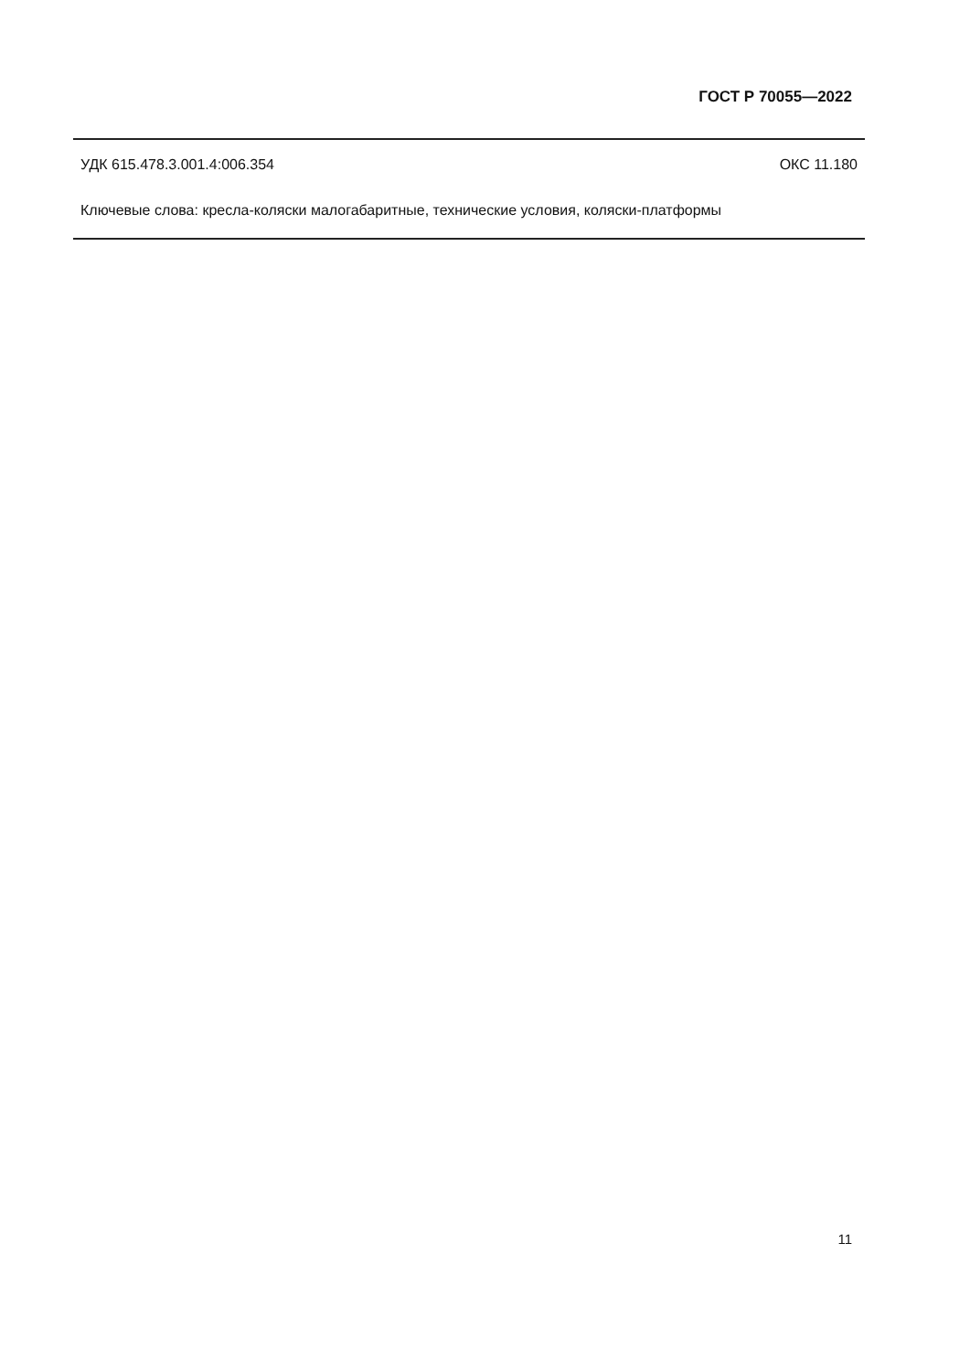ГОСТ Р 70055—2022
УДК 615.478.3.001.4:006.354 ОКС 11.180
Ключевые слова: кресла-коляски малогабаритные, технические условия, коляски-платформы
11